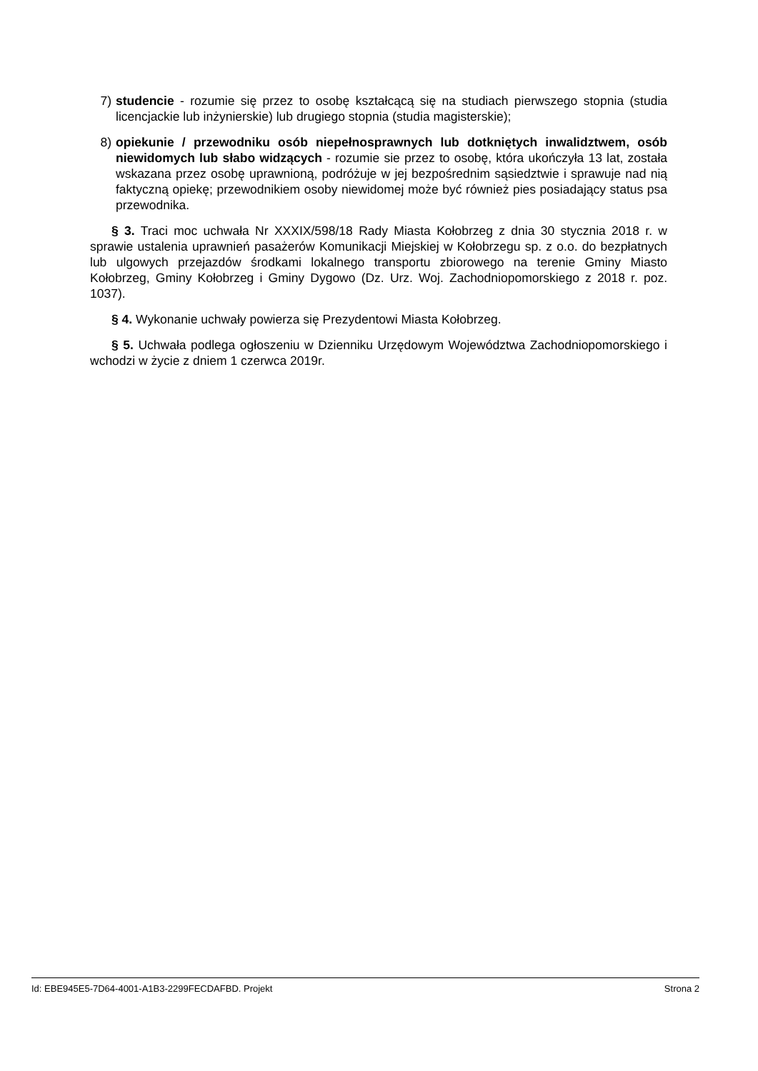7) studencie - rozumie się przez to osobę kształcącą się na studiach pierwszego stopnia (studia licencjackie lub inżynierskie) lub drugiego stopnia (studia magisterskie);
8) opiekunie / przewodniku osób niepełnosprawnych lub dotkniętych inwalidztwem, osób niewidomych lub słabo widzących - rozumie sie przez to osobę, która ukończyła 13 lat, została wskazana przez osobę uprawnioną, podróżuje w jej bezpośrednim sąsiedztwie i sprawuje nad nią faktyczną opiekę; przewodnikiem osoby niewidomej może być również pies posiadający status psa przewodnika.
§ 3. Traci moc uchwała Nr XXXIX/598/18 Rady Miasta Kołobrzeg z dnia 30 stycznia 2018 r. w sprawie ustalenia uprawnień pasażerów Komunikacji Miejskiej w Kołobrzegu sp. z o.o. do bezpłatnych lub ulgowych przejazdów środkami lokalnego transportu zbiorowego na terenie Gminy Miasto Kołobrzeg, Gminy Kołobrzeg i Gminy Dygowo (Dz. Urz. Woj. Zachodniopomorskiego z 2018 r. poz. 1037).
§ 4. Wykonanie uchwały powierza się Prezydentowi Miasta Kołobrzeg.
§ 5. Uchwała podlega ogłoszeniu w Dzienniku Urzędowym Województwa Zachodniopomorskiego i wchodzi w życie z dniem 1 czerwca 2019r.
Id: EBE945E5-7D64-4001-A1B3-2299FECDAFBD. Projekt Strona 2